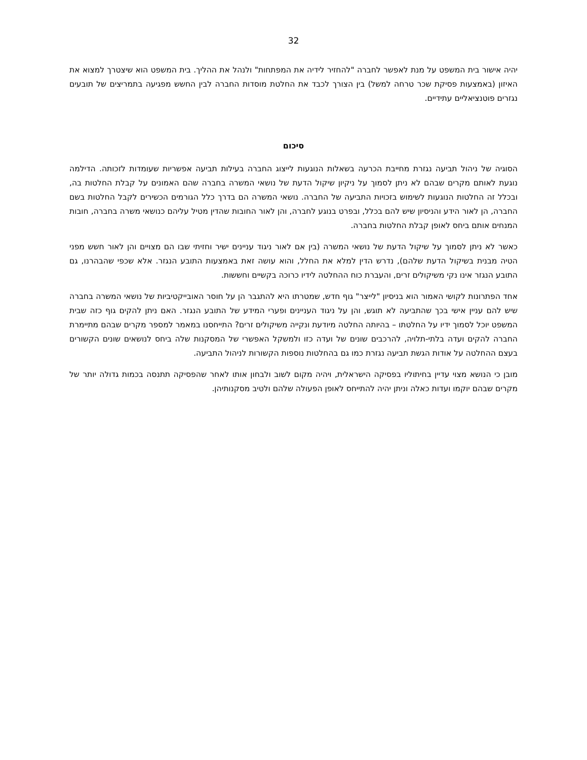32
יהיה אישור בית המשפט על מנת לאפשר לחברה "להחזיר לידיה את המפתחות" ולנהל את ההליך. בית המשפט הוא שיצטרך למצוא את האיזון (באמצעות פסיקת שכר טרחה למשל) בין הצורך לכבד את החלטת מוסדות החברה לבין החשש מפגיעה בתמריצים של תובעים נגזרים פוטנציאליים עתידיים.
סיכום
הסוגיה של ניהול תביעה נגזרת מחייבת הכרעה בשאלות הנוגעות לייצוג החברה בעילות תביעה אפשריות שעומדות לזכותה. הדילמה נוגעת לאותם מקרים שבהם לא ניתן לסמוך על ניקיון שיקול הדעת של נושאי המשרה בחברה שהם האמונים על קבלת החלטות בה, ובכלל זה החלטות הנוגעות לשימוש בזכויות התביעה של החברה. נושאי המשרה הם בדרך כלל הגורמים הכשירים לקבל החלטות בשם החברה, הן לאור הידע והניסיון שיש להם בכלל, ובפרט בנוגע לחברה, והן לאור החובות שהדין מטיל עליהם כנושאי משרה בחברה, חובות המנחים אותם ביחס לאופן קבלת החלטות בחברה.
כאשר לא ניתן לסמוך על שיקול הדעת של נושאי המשרה (בין אם לאור ניגוד עניינים ישיר וחזיתי שבו הם מצויים והן לאור חשש מפני הטיה מבנית בשיקול הדעת שלהם), נדרש הדין למלא את החלל, והוא עושה זאת באמצעות התובע הנגזר. אלא שכפי שהבהרנו, גם התובע הנגזר אינו נקי משיקולים זרים, והעברת כוח ההחלטה לידיו כרוכה בקשיים וחששות.
אחד הפתרונות לקושי האמור הוא בניסיון "לייצר" גוף חדש, שמטרתו היא להתגבר הן על חוסר האובייקטיביות של נושאי המשרה בחברה שיש להם עניין אישי בכך שהתביעה לא תוגש, והן על ניגוד העניינים ופערי המידע של התובע הנגזר. האם ניתן להקים גוף כזה שבית המשפט יוכל לסמוך ידיו על החלטתו – בהיותה החלטה מיודעת ונקייה משיקולים זרים? התייחסנו במאמר למספר מקרים שבהם מתיימרת החברה להקים ועדה בלתי-תלויה, להרכבים שונים של ועדה כזו ולמשקל האפשרי של המסקנות שלה ביחס לנושאים שונים הקשורים בעצם ההחלטה על אודות הגשת תביעה נגזרת כמו גם בהחלטות נוספות הקשורות לניהול התביעה.
מובן כי הנושא מצוי עדיין בחיתוליו בפסיקה הישראלית, ויהיה מקום לשוב ולבחון אותו לאחר שהפסיקה תתנסה בכמות גדולה יותר של מקרים שבהם יוקמו ועדות כאלה וניתן יהיה להתייחס לאופן הפעולה שלהם ולטיב מסקנותיהן.